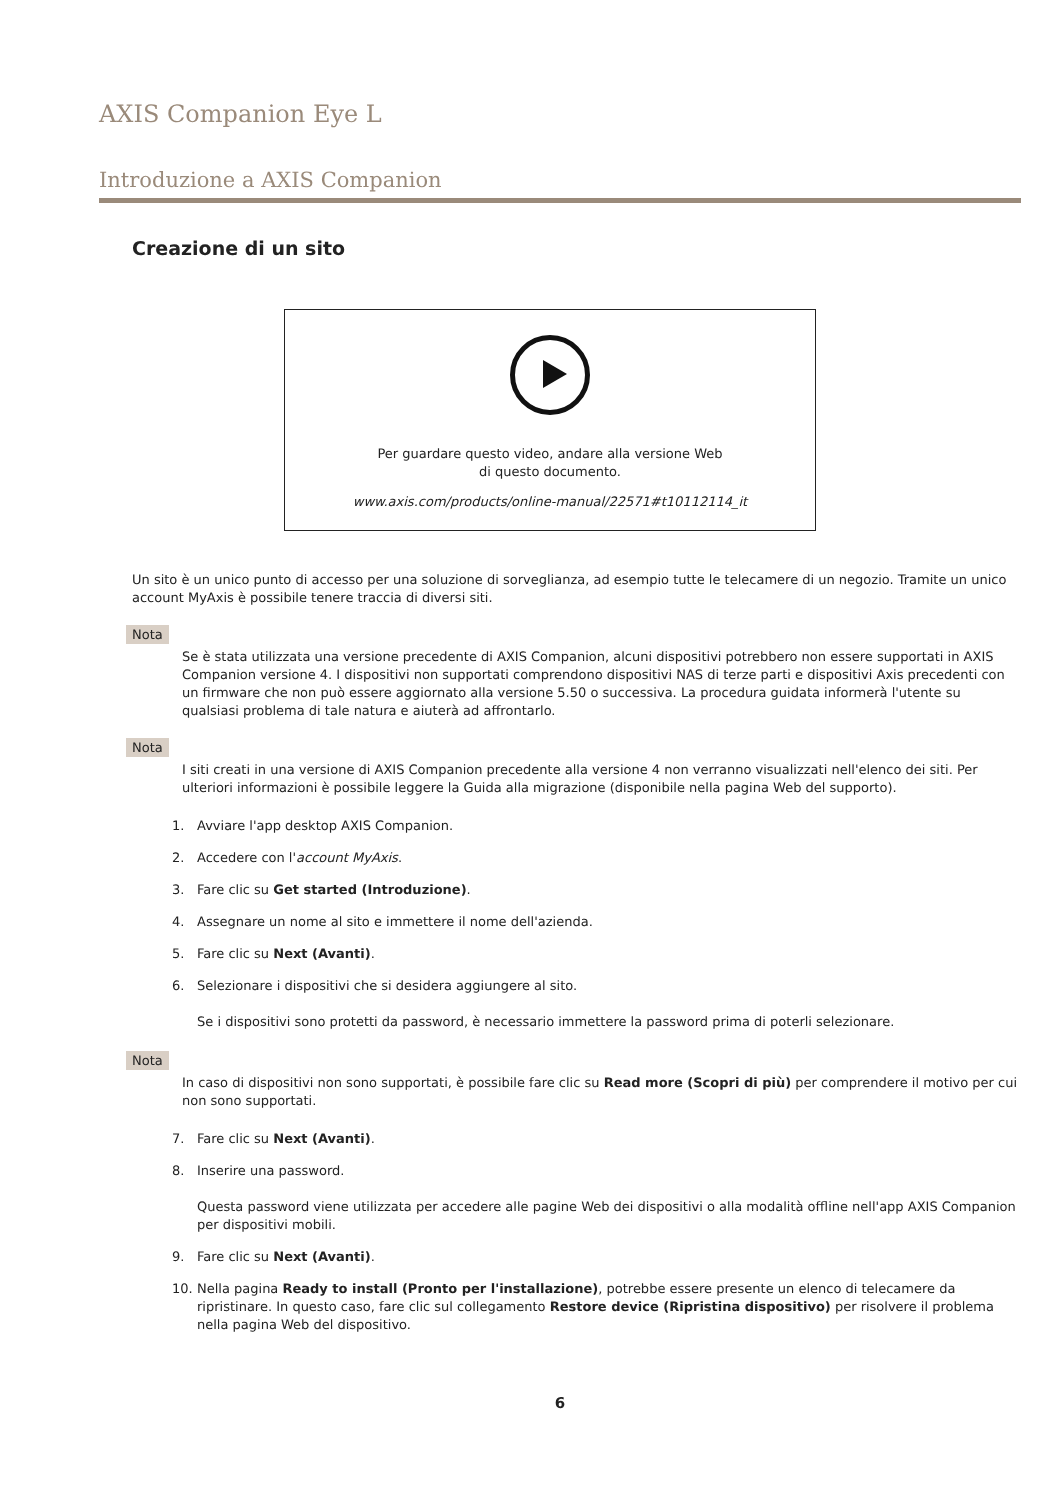AXIS Companion Eye L
Introduzione a AXIS Companion
Creazione di un sito
Per guardare questo video, andare alla versione Web
di questo documento.
www.axis.com/products/online-manual/22571#t10112114_it
Un sito è un unico punto di accesso per una soluzione di sorveglianza, ad esempio tutte le telecamere di un negozio. Tramite un unico account MyAxis è possibile tenere traccia di diversi siti.
Nota
Se è stata utilizzata una versione precedente di AXIS Companion, alcuni dispositivi potrebbero non essere supportati in AXIS Companion versione 4. I dispositivi non supportati comprendono dispositivi NAS di terze parti e dispositivi Axis precedenti con un firmware che non può essere aggiornato alla versione 5.50 o successiva. La procedura guidata informerà l'utente su qualsiasi problema di tale natura e aiuterà ad affrontarlo.
Nota
I siti creati in una versione di AXIS Companion precedente alla versione 4 non verranno visualizzati nell'elenco dei siti. Per ulteriori informazioni è possibile leggere la Guida alla migrazione (disponibile nella pagina Web del supporto).
1. Avviare l'app desktop AXIS Companion.
2. Accedere con l'account MyAxis.
3. Fare clic su Get started (Introduzione).
4. Assegnare un nome al sito e immettere il nome dell'azienda.
5. Fare clic su Next (Avanti).
6. Selezionare i dispositivi che si desidera aggiungere al sito.
Se i dispositivi sono protetti da password, è necessario immettere la password prima di poterli selezionare.
Nota
In caso di dispositivi non sono supportati, è possibile fare clic su Read more (Scopri di più) per comprendere il motivo per cui non sono supportati.
7. Fare clic su Next (Avanti).
8. Inserire una password.
Questa password viene utilizzata per accedere alle pagine Web dei dispositivi o alla modalità offline nell'app AXIS Companion per dispositivi mobili.
9. Fare clic su Next (Avanti).
10. Nella pagina Ready to install (Pronto per l'installazione), potrebbe essere presente un elenco di telecamere da ripristinare. In questo caso, fare clic sul collegamento Restore device (Ripristina dispositivo) per risolvere il problema nella pagina Web del dispositivo.
6